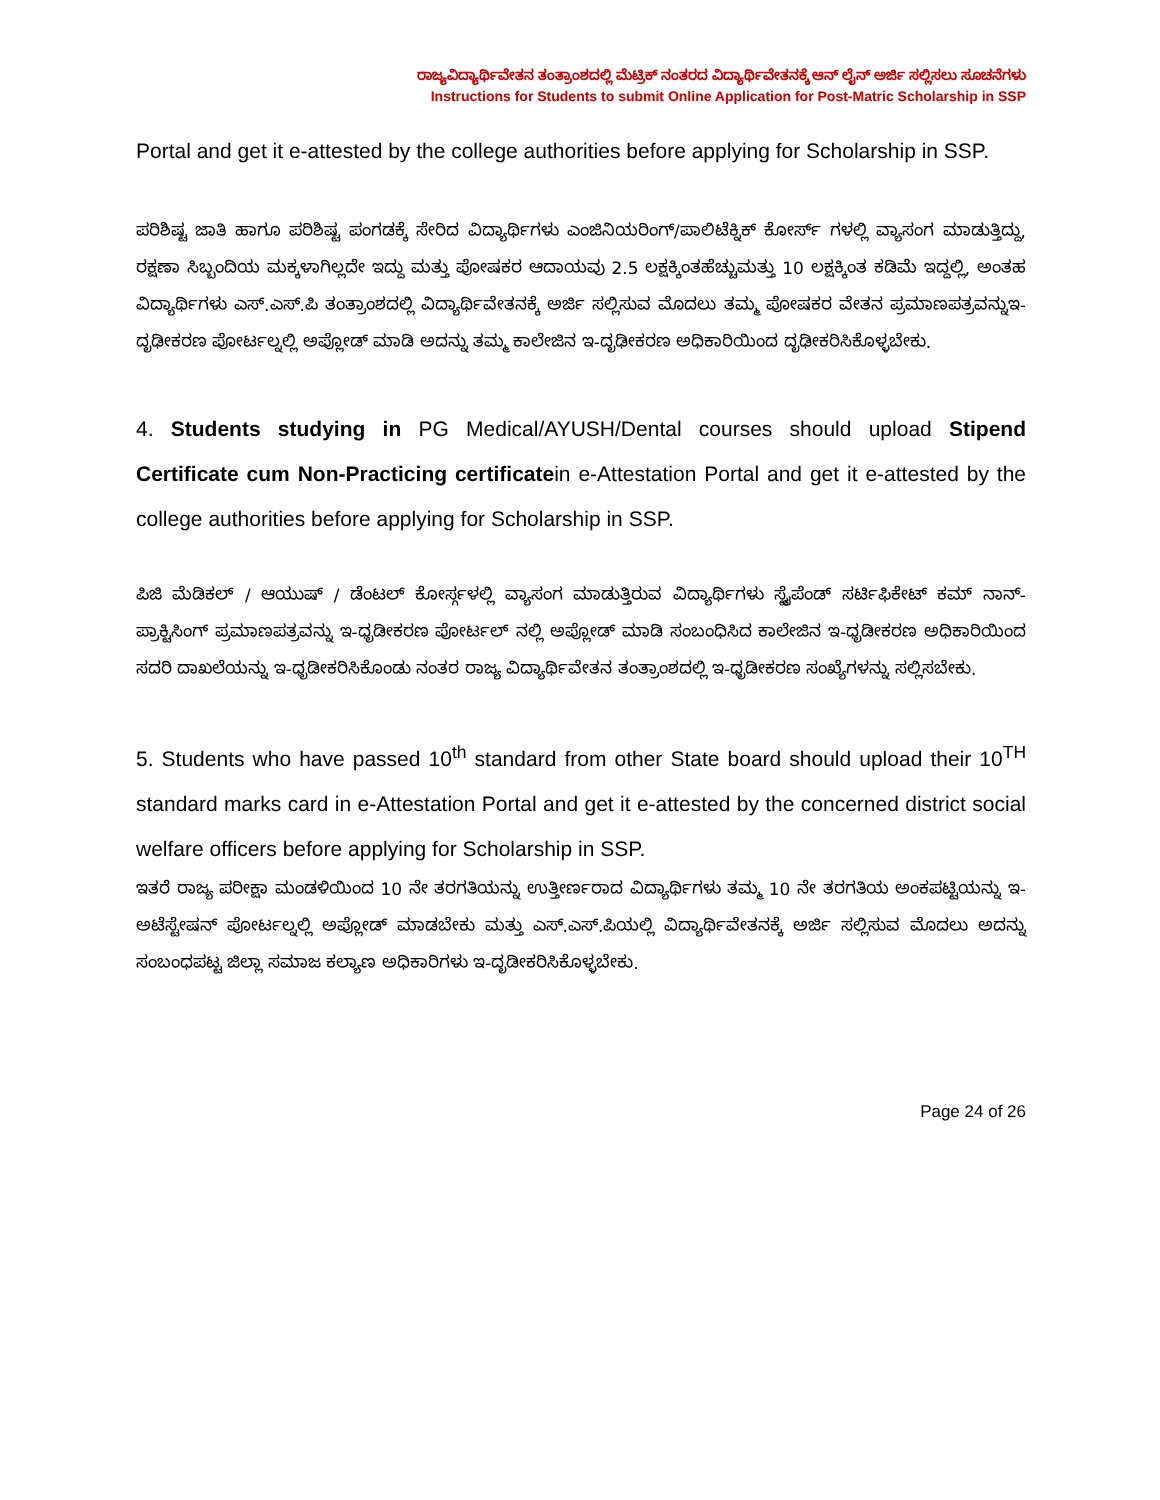ರಾಜ್ಯವಿದ್ಯಾರ್ಥಿವೇತನ ತಂತ್ರಾಂಶದಲ್ಲಿ ಮೆಟ್ರಿಕ್ ನಂತರದ ವಿದ್ಯಾರ್ಥಿವೇತನಕ್ಕೆ ಆನ್ ಲೈನ್ ಅರ್ಜಿ ಸಲ್ಲಿಸಲು ಸೂಚನೆಗಳು
Instructions for Students to submit Online Application for Post-Matric Scholarship in SSP
Portal and get it e-attested by the college authorities before applying for Scholarship in SSP.
ಪರಿಶಿಷ್ಟ ಜಾತಿ ಹಾಗೂ ಪರಿಶಿಷ್ಟ ಪಂಗಡಕ್ಕೆ ಸೇರಿದ ವಿದ್ಯಾರ್ಥಿಗಳು ಎಂಜಿನಿಯರಿಂಗ್/ಪಾಲಿಟೆಕ್ನಿಕ್ ಕೋರ್ಸ್ ಗಳಲ್ಲಿ ವ್ಯಾಸಂಗ ಮಾಡುತ್ತಿದ್ದು, ರಕ್ಷಣಾ ಸಿಬ್ಬಂದಿಯ ಮಕ್ಕಳಾಗಿಲ್ಲದೇ ಇದ್ದು ಮತ್ತು ಪೋಷಕರ ಆದಾಯವು 2.5 ಲಕ್ಷಕ್ಕಿಂತಹೆಚ್ಚುಮತ್ತು 10 ಲಕ್ಷಕ್ಕಿಂತ ಕಡಿಮೆ ಇದ್ದಲ್ಲಿ, ಅಂತಹ ವಿದ್ಯಾರ್ಥಿಗಳು ಎಸ್.ಎಸ್.ಪಿ ತಂತ್ರಾಂಶದಲ್ಲಿ ವಿದ್ಯಾರ್ಥಿವೇತನಕ್ಕೆ ಅರ್ಜಿ ಸಲ್ಲಿಸುವ ಮೊದಲು ತಮ್ಮ ಪೋಷಕರ ವೇತನ ಪ್ರಮಾಣಪತ್ರವನ್ನುಇ-ದೃಢೀಕರಣ ಪೋರ್ಟಲ್ನಲ್ಲಿ ಅಪ್ಲೋಡ್ ಮಾಡಿ ಅದನ್ನು ತಮ್ಮ ಕಾಲೇಜಿನ ಇ-ದೃಢೀಕರಣ ಅಧಿಕಾರಿಯಿಂದ ದೃಢೀಕರಿಸಿಕೊಳ್ಳಬೇಕು.
4. Students studying in PG Medical/AYUSH/Dental courses should upload Stipend Certificate cum Non-Practicing certificatein e-Attestation Portal and get it e-attested by the college authorities before applying for Scholarship in SSP.
ಪಿಜಿ ಮೆಡಿಕಲ್ / ಆಯುಷ್ / ಡೆಂಟಲ್ ಕೋರ್ಸ್ಗಳಲ್ಲಿ ವ್ಯಾಸಂಗ ಮಾಡುತ್ತಿರುವ ವಿದ್ಯಾರ್ಥಿಗಳು ಸ್ಟೈಪೆಂಡ್ ಸರ್ಟಿಫಿಕೇಟ್ ಕಮ್ ನಾನ್-ಪ್ರಾಕ್ಟಿಸಿಂಗ್ ಪ್ರಮಾಣಪತ್ರವನ್ನು ಇ-ಧೃಡೀಕರಣ ಪೋರ್ಟಲ್ ನಲ್ಲಿ ಅಪ್ಲೋಡ್ ಮಾಡಿ ಸಂಬಂಧಿಸಿದ ಕಾಲೇಜಿನ ಇ-ಧೃಡೀಕರಣ ಅಧಿಕಾರಿಯಿಂದ ಸದರಿ ದಾಖಲೆಯನ್ನು ಇ-ಧೃಡೀಕರಿಸಿಕೊಂಡು ನಂತರ ರಾಜ್ಯ ವಿದ್ಯಾರ್ಥಿವೇತನ ತಂತ್ರಾಂಶದಲ್ಲಿ ಇ-ಧೃಡೀಕರಣ ಸಂಖ್ಯೆಗಳನ್ನು ಸಲ್ಲಿಸಬೇಕು.
5. Students who have passed 10<sup>th</sup> standard from other State board should upload their 10<sup>TH</sup> standard marks card in e-Attestation Portal and get it e-attested by the concerned district social welfare officers before applying for Scholarship in SSP.
ಇತರೆ ರಾಜ್ಯ ಪರೀಕ್ಷಾ ಮಂಡಳಿಯಿಂದ 10 ನೇ ತರಗತಿಯನ್ನು ಉತ್ತೀರ್ಣರಾದ ವಿದ್ಯಾರ್ಥಿಗಳು ತಮ್ಮ 10 ನೇ ತರಗತಿಯ ಅಂಕಪಟ್ಟಿಯನ್ನು ಇ-ಅಟೆಸ್ಟೇಷನ್ ಪೋರ್ಟಲ್ನಲ್ಲಿ ಅಪ್ಲೋಡ್ ಮಾಡಬೇಕು ಮತ್ತು ಎಸ್.ಎಸ್.ಪಿಯಲ್ಲಿ ವಿದ್ಯಾರ್ಥಿವೇತನಕ್ಕೆ ಅರ್ಜಿ ಸಲ್ಲಿಸುವ ಮೊದಲು ಅದನ್ನು ಸಂಬಂಧಪಟ್ಟ ಜಿಲ್ಲಾ ಸಮಾಜ ಕಲ್ಯಾಣ ಅಧಿಕಾರಿಗಳು ಇ-ದೃಡೀಕರಿಸಿಕೊಳ್ಳಬೇಕು.
Page 24 of 26